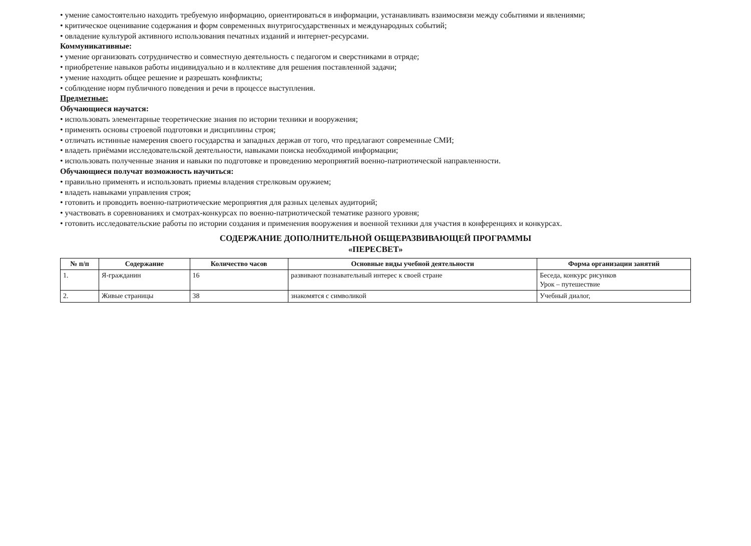• умение самостоятельно находить требуемую информацию, ориентироваться в информации, устанавливать взаимосвязи между событиями и явлениями;
• критическое оценивание содержания и форм современных внутригосударственных и международных событий;
• овладение культурой активного использования печатных изданий и интернет-ресурсами.
Коммуникативные:
• умение организовать сотрудничество и совместную деятельность с педагогом и сверстниками в отряде;
• приобретение навыков работы индивидуально и в коллективе для решения поставленной задачи;
• умение находить общее решение и разрешать конфликты;
• соблюдение норм публичного поведения и речи в процессе выступления.
Предметные:
Обучающиеся научатся:
• использовать элементарные теоретические знания по истории техники и вооружения;
• применять основы строевой подготовки и дисциплины строя;
• отличать истинные намерения своего государства и западных держав от того, что предлагают современные СМИ;
• владеть приёмами исследовательской деятельности, навыками поиска необходимой информации;
• использовать полученные знания и навыки по подготовке и проведению мероприятий военно-патриотической направленности.
Обучающиеся получат возможность научиться:
• правильно применять и использовать приемы владения стрелковым оружием;
• владеть навыками управления строя;
• готовить и проводить военно-патриотические мероприятия для разных целевых аудиторий;
• участвовать в соревнованиях и смотрах-конкурсах по военно-патриотической тематике разного уровня;
• готовить исследовательские работы по истории создания и применения вооружения и военной техники для участия в конференциях и конкурсах.
СОДЕРЖАНИЕ ДОПОЛНИТЕЛЬНОЙ ОБЩЕРАЗВИВАЮЩЕЙ ПРОГРАММЫ
«ПЕРЕСВЕТ»
| № п/п | Содержание | Количество часов | Основные виды учебной деятельности | Форма организации занятий |
| --- | --- | --- | --- | --- |
| 1. | Я-гражданин | 16 | развивают познавательный интерес к своей стране | Беседа, конкурс рисунков Урок – путешествие |
| 2. | Живые страницы | 38 | знакомятся с символикой | Учебный диалог, |